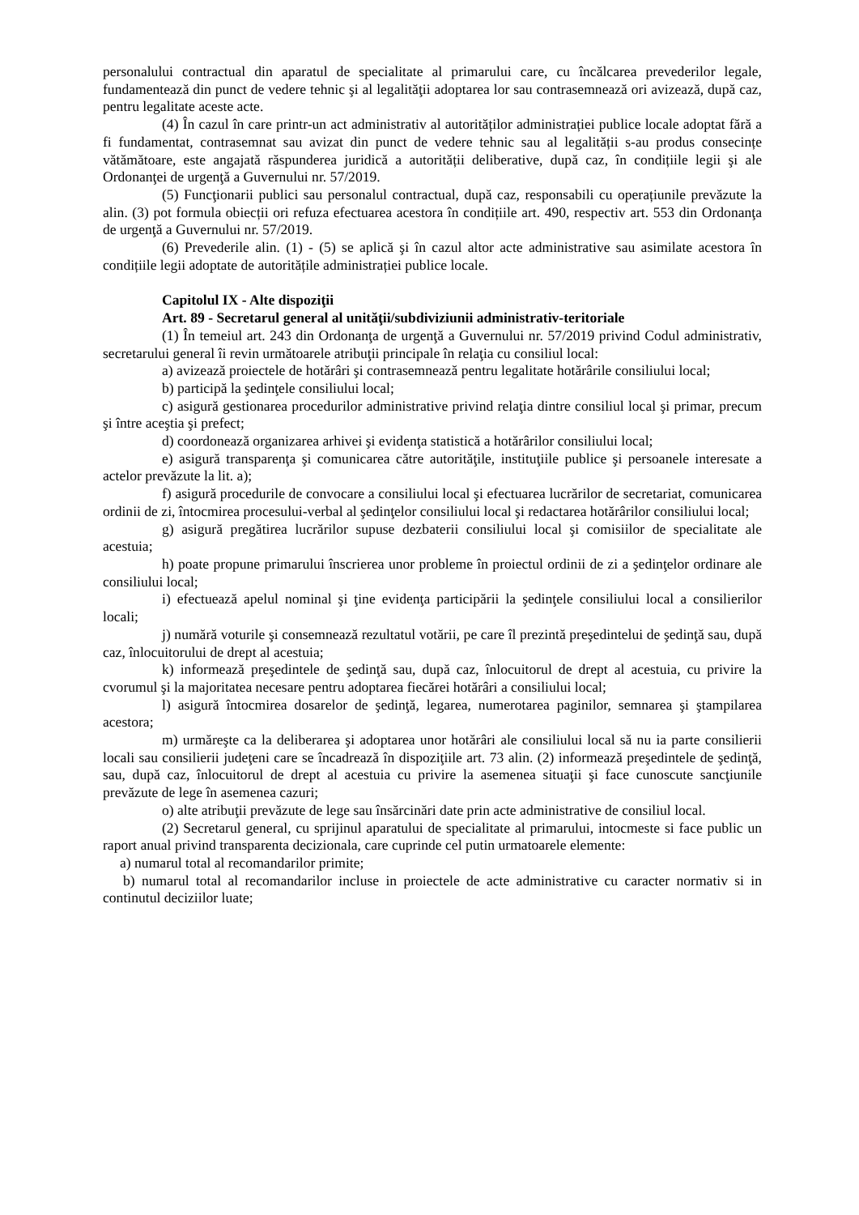personalului contractual din aparatul de specialitate al primarului care, cu încălcarea prevederilor legale, fundamentează din punct de vedere tehnic şi al legalităţii adoptarea lor sau contrasemnează ori avizează, după caz, pentru legalitate aceste acte.
(4) În cazul în care printr-un act administrativ al autorităților administrației publice locale adoptat fără a fi fundamentat, contrasemnat sau avizat din punct de vedere tehnic sau al legalității s-au produs consecințe vătămătoare, este angajată răspunderea juridică a autorității deliberative, după caz, în condițiile legii şi ale Ordonanţei de urgenţă a Guvernului nr. 57/2019.
(5) Funcţionarii publici sau personalul contractual, după caz, responsabili cu operațiunile prevăzute la alin. (3) pot formula obiecții ori refuza efectuarea acestora în condițiile art. 490, respectiv art. 553 din Ordonanţa de urgenţă a Guvernului nr. 57/2019.
(6) Prevederile alin. (1) - (5) se aplică şi în cazul altor acte administrative sau asimilate acestora în condițiile legii adoptate de autoritățile administrației publice locale.
Capitolul IX - Alte dispoziţii
Art. 89 - Secretarul general al unităţii/subdiviziunii administrativ-teritoriale
(1) În temeiul art. 243 din Ordonanţa de urgenţă a Guvernului nr. 57/2019 privind Codul administrativ, secretarului general îi revin următoarele atribuţii principale în relaţia cu consiliul local:
a) avizează proiectele de hotărâri şi contrasemnează pentru legalitate hotărârile consiliului local;
b) participă la şedinţele consiliului local;
c) asigură gestionarea procedurilor administrative privind relaţia dintre consiliul local şi primar, precum şi între aceştia şi prefect;
d) coordonează organizarea arhivei şi evidenţa statistică a hotărârilor consiliului local;
e) asigură transparenţa şi comunicarea către autorităţile, instituţiile publice şi persoanele interesate a actelor prevăzute la lit. a);
f) asigură procedurile de convocare a consiliului local şi efectuarea lucrărilor de secretariat, comunicarea ordinii de zi, întocmirea procesului-verbal al şedinţelor consiliului local şi redactarea hotărârilor consiliului local;
g) asigură pregătirea lucrărilor supuse dezbaterii consiliului local şi comisiilor de specialitate ale acestuia;
h) poate propune primarului înscrierea unor probleme în proiectul ordinii de zi a şedinţelor ordinare ale consiliului local;
i) efectuează apelul nominal şi ţine evidenţa participării la şedinţele consiliului local a consilierilor locali;
j) numără voturile şi consemnează rezultatul votării, pe care îl prezintă preşedintelui de şedinţă sau, după caz, înlocuitorului de drept al acestuia;
k) informează preşedintele de şedinţă sau, după caz, înlocuitorul de drept al acestuia, cu privire la cvorumul şi la majoritatea necesare pentru adoptarea fiecărei hotărâri a consiliului local;
l) asigură întocmirea dosarelor de şedinţă, legarea, numerotarea paginilor, semnarea şi ştampilarea acestora;
m) urmăreşte ca la deliberarea şi adoptarea unor hotărâri ale consiliului local să nu ia parte consilierii locali sau consilierii judeţeni care se încadrează în dispoziţiile art. 73 alin. (2) informează preşedintele de şedinţă, sau, după caz, înlocuitorul de drept al acestuia cu privire la asemenea situaţii şi face cunoscute sancţiunile prevăzute de lege în asemenea cazuri;
o) alte atribuţii prevăzute de lege sau însărcinări date prin acte administrative de consiliul local.
(2) Secretarul general, cu sprijinul aparatului de specialitate al primarului, intocmeste si face public un raport anual privind transparenta decizionala, care cuprinde cel putin urmatoarele elemente:
a) numarul total al recomandarilor primite;
b) numarul total al recomandarilor incluse in proiectele de acte administrative cu caracter normativ si in continutul deciziilor luate;